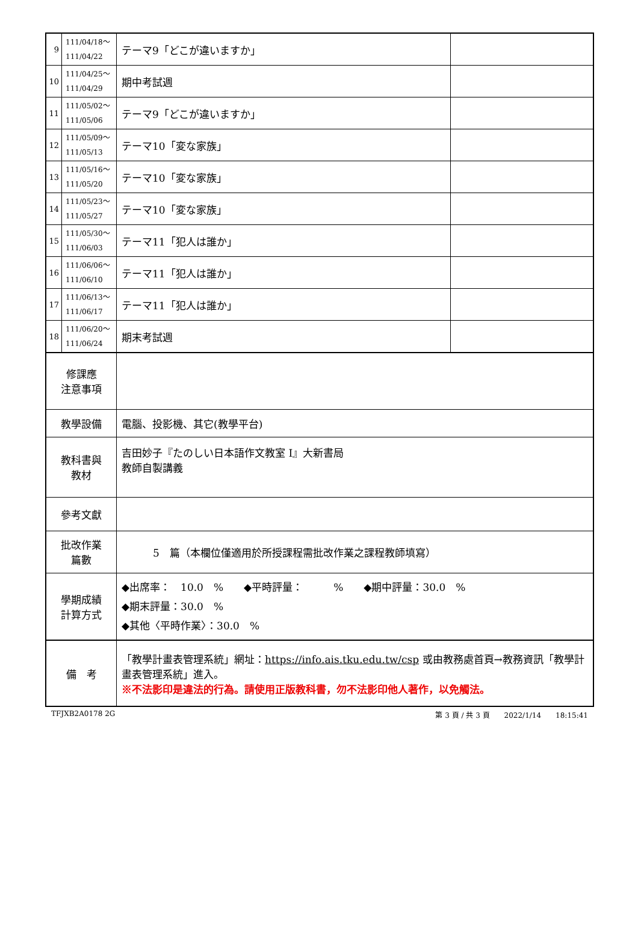| 9 | 111/04/18～ 111/04/22 | テーマ9「どこが違いますか」 | |
| 10 | 111/04/25～ 111/04/29 | 期中考試週 | |
| 11 | 111/05/02～ 111/05/06 | テーマ9「どこが違いますか」 | |
| 12 | 111/05/09～ 111/05/13 | テーマ10「変な家族」 | |
| 13 | 111/05/16～ 111/05/20 | テーマ10「変な家族」 | |
| 14 | 111/05/23～ 111/05/27 | テーマ10「変な家族」 | |
| 15 | 111/05/30～ 111/06/03 | テーマ11「犯人は誰か」 | |
| 16 | 111/06/06～ 111/06/10 | テーマ11「犯人は誰か」 | |
| 17 | 111/06/13～ 111/06/17 | テーマ11「犯人は誰か」 | |
| 18 | 111/06/20～ 111/06/24 | 期末考試週 | |
| 修課應 注意事項 | | | |
| 教學設備 | | 電腦、投影機、其它(教學平台) | |
| 教科書與 教材 | | 吉田妙子『たのしい日本語作文教室 I』大新書局 教師自製講義 | |
| 參考文獻 | | | |
| 批改作業 篇數 | | 5 篇（本欄位僅適用於所授課程需批改作業之課程教師填寫） | |
| 學期成績 計算方式 | | ◆出席率： 10.0 % ◆平時評量： % ◆期中評量：30.0 % ◆期末評量：30.0 % ◆其他〈平時作業〉：30.0 % | |
| 備 考 | | 「教學計畫表管理系統」網址： https://info.ais.tku.edu.tw/csp 或由教務處首頁→教務資訊「教學計畫表管理系統」進入。 ※不法影印是違法的行為。請使用正版教科書，勿不法影印他人著作，以免觸法。 | |
TFJXB2A0178 2G 第 3 頁 / 共 3 頁　　2022/1/14　　18:15:41